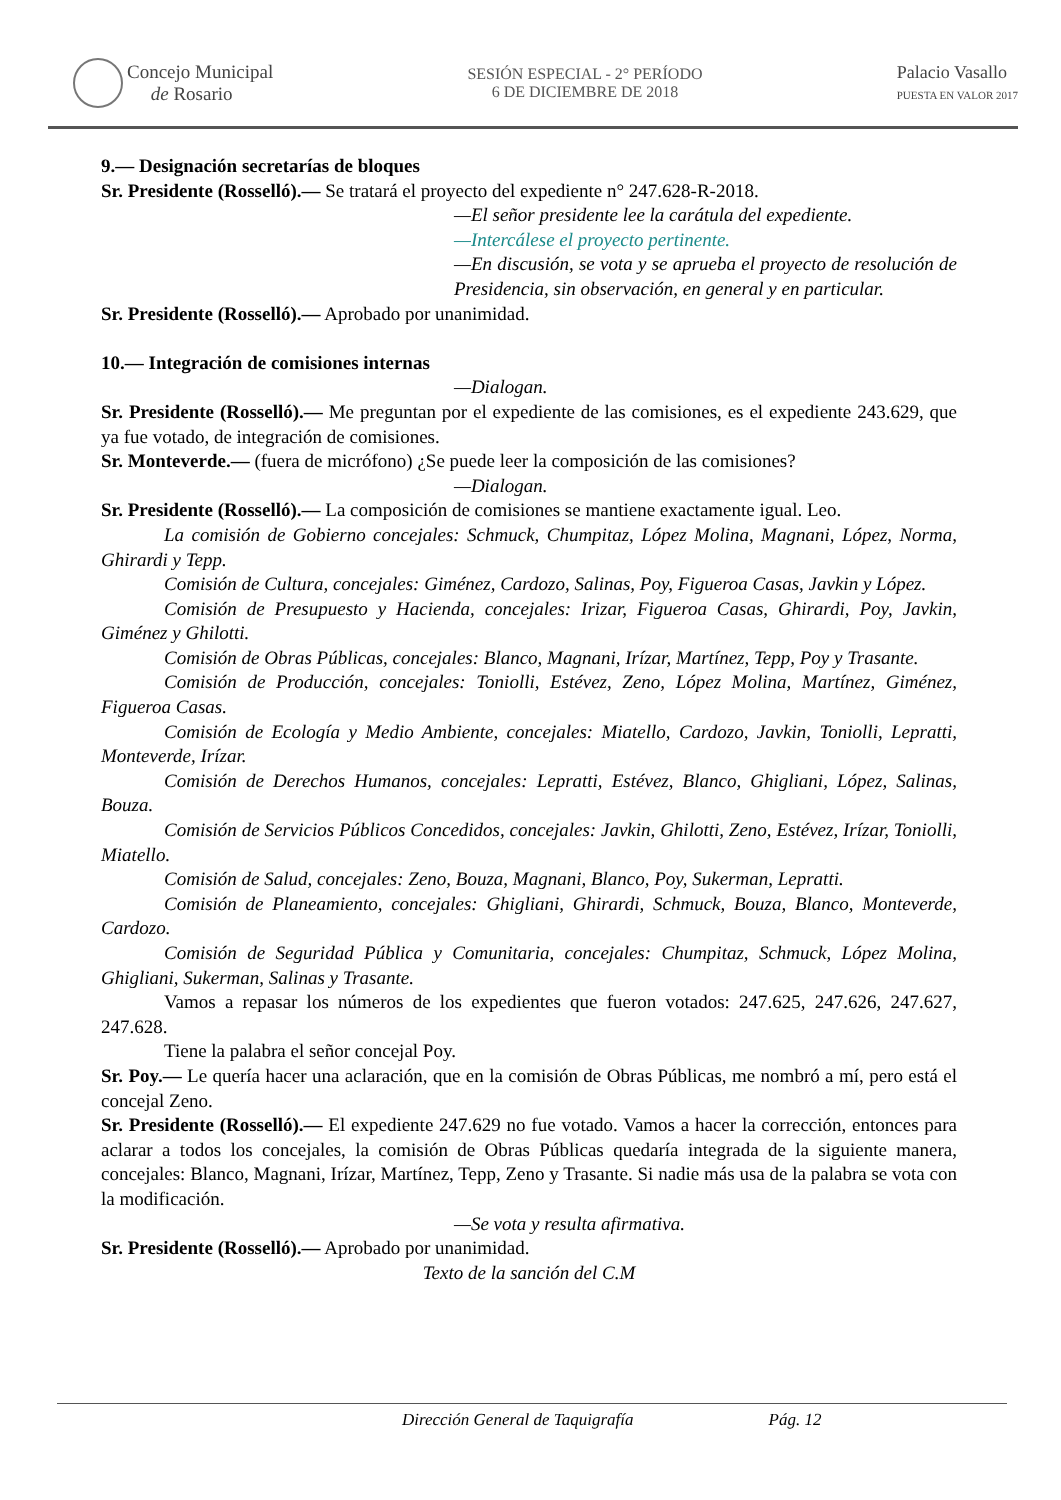Concejo Municipal
de Rosario
SESIÓN ESPECIAL - 2° PERÍODO
6 DE DICIEMBRE DE 2018
Palacio Vasallo
PUESTA EN VALOR 2017
9.— Designación secretarías de bloques
Sr. Presidente (Rosselló).— Se tratará el proyecto del expediente n° 247.628-R-2018.
—El señor presidente lee la carátula del expediente.
—Intercálese el proyecto pertinente.
—En discusión, se vota y se aprueba el proyecto de resolución de Presidencia, sin observación, en general y en particular.
Sr. Presidente (Rosselló).— Aprobado por unanimidad.
10.— Integración de comisiones internas
—Dialogan.
Sr. Presidente (Rosselló).— Me preguntan por el expediente de las comisiones, es el expediente 243.629, que ya fue votado, de integración de comisiones.
Sr. Monteverde.— (fuera de micrófono) ¿Se puede leer la composición de las comisiones?
—Dialogan.
Sr. Presidente (Rosselló).— La composición de comisiones se mantiene exactamente igual. Leo.
La comisión de Gobierno concejales: Schmuck, Chumpitaz, López Molina, Magnani, López, Norma, Ghirardi y Tepp.
Comisión de Cultura, concejales: Giménez, Cardozo, Salinas, Poy, Figueroa Casas, Javkin y López.
Comisión de Presupuesto y Hacienda, concejales: Irizar, Figueroa Casas, Ghirardi, Poy, Javkin, Giménez y Ghilotti.
Comisión de Obras Públicas, concejales: Blanco, Magnani, Irízar, Martínez, Tepp, Poy y Trasante.
Comisión de Producción, concejales: Toniolli, Estévez, Zeno, López Molina, Martínez, Giménez, Figueroa Casas.
Comisión de Ecología y Medio Ambiente, concejales: Miatello, Cardozo, Javkin, Toniolli, Lepratti, Monteverde, Irízar.
Comisión de Derechos Humanos, concejales: Lepratti, Estévez, Blanco, Ghigliani, López, Salinas, Bouza.
Comisión de Servicios Públicos Concedidos, concejales: Javkin, Ghilotti, Zeno, Estévez, Irízar, Toniolli, Miatello.
Comisión de Salud, concejales: Zeno, Bouza, Magnani, Blanco, Poy, Sukerman, Lepratti.
Comisión de Planeamiento, concejales: Ghigliani, Ghirardi, Schmuck, Bouza, Blanco, Monteverde, Cardozo.
Comisión de Seguridad Pública y Comunitaria, concejales: Chumpitaz, Schmuck, López Molina, Ghigliani, Sukerman, Salinas y Trasante.
Vamos a repasar los números de los expedientes que fueron votados: 247.625, 247.626, 247.627, 247.628.
Tiene la palabra el señor concejal Poy.
Sr. Poy.— Le quería hacer una aclaración, que en la comisión de Obras Públicas, me nombró a mí, pero está el concejal Zeno.
Sr. Presidente (Rosselló).— El expediente 247.629 no fue votado. Vamos a hacer la corrección, entonces para aclarar a todos los concejales, la comisión de Obras Públicas quedaría integrada de la siguiente manera, concejales: Blanco, Magnani, Irízar, Martínez, Tepp, Zeno y Trasante. Si nadie más usa de la palabra se vota con la modificación.
—Se vota y resulta afirmativa.
Sr. Presidente (Rosselló).— Aprobado por unanimidad.
Texto de la sanción del C.M
Dirección General de Taquigrafía Pág. 12